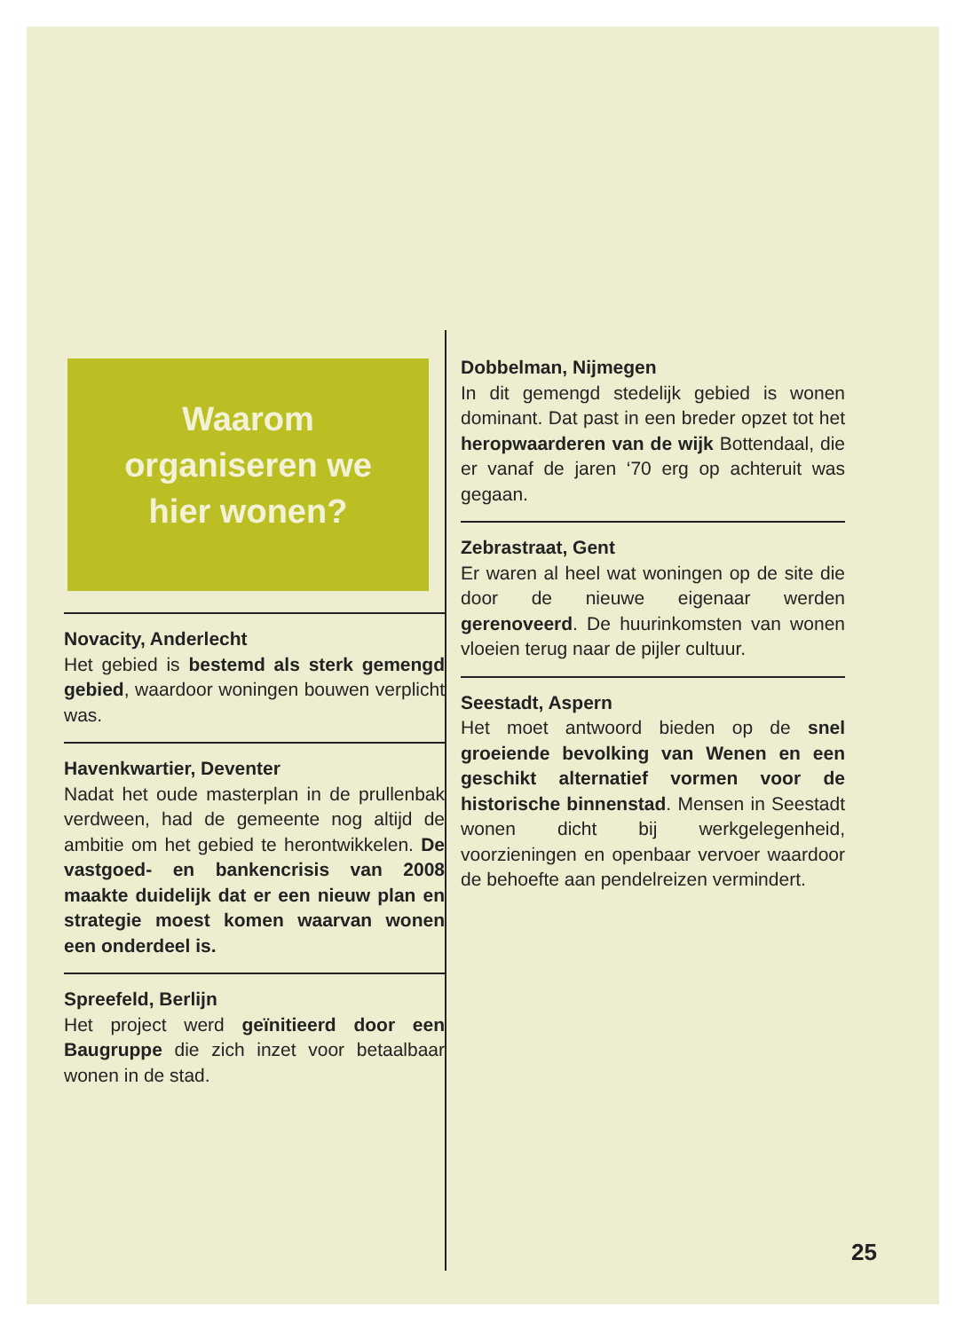Waarom
organiseren we
hier wonen?
Novacity, Anderlecht
Het gebied is bestemd als sterk gemengd gebied, waardoor woningen bouwen verplicht was.
Havenkwartier, Deventer
Nadat het oude masterplan in de prullenbak verdween, had de gemeente nog altijd de ambitie om het gebied te herontwikkelen. De vastgoed- en bankencrisis van 2008 maakte duidelijk dat er een nieuw plan en strategie moest komen waarvan wonen een onderdeel is.
Spreefeld, Berlijn
Het project werd geïnitieerd door een Baugruppe die zich inzet voor betaalbaar wonen in de stad.
Dobbelman, Nijmegen
In dit gemengd stedelijk gebied is wonen dominant. Dat past in een breder opzet tot het heropwaarderen van de wijk Bottendaal, die er vanaf de jaren ‘70 erg op achteruit was gegaan.
Zebrastraat, Gent
Er waren al heel wat woningen op de site die door de nieuwe eigenaar werden gerenoveerd. De huurinkomsten van wonen vloeien terug naar de pijler cultuur.
Seestadt, Aspern
Het moet antwoord bieden op de snel groeiende bevolking van Wenen en een geschikt alternatief vormen voor de historische binnenstad. Mensen in Seestadt wonen dicht bij werkgelegenheid, voorzieningen en openbaar vervoer waardoor de behoefte aan pendelreizen vermindert.
25